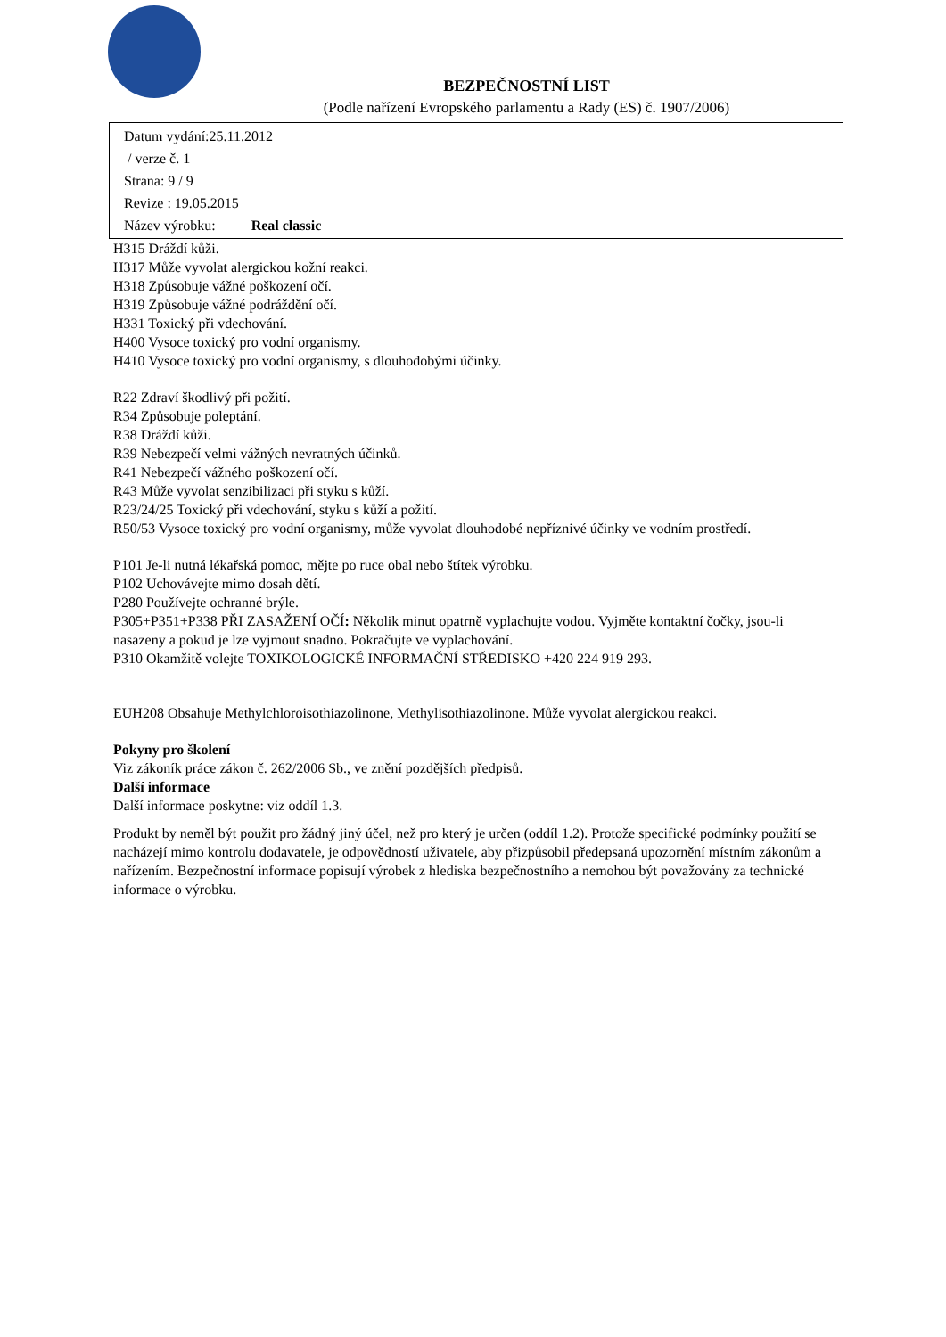BEZPEČNOSTNÍ LIST
(Podle nařízení Evropského parlamentu a Rady (ES) č. 1907/2006)
Datum vydání:25.11.2012
/ verze č. 1
Strana: 9 / 9
Revize : 19.05.2015
Název výrobku: Real classic
H315 Dráždí kůži.
H317 Může vyvolat alergickou kožní reakci.
H318 Způsobuje vážné poškození očí.
H319 Způsobuje vážné podráždění očí.
H331 Toxický při vdechování.
H400 Vysoce toxický pro vodní organismy.
H410 Vysoce toxický pro vodní organismy, s dlouhodobými účinky.
R22 Zdraví škodlivý při požití.
R34 Způsobuje poleptání.
R38 Dráždí kůži.
R39 Nebezpečí velmi vážných nevratných účinků.
R41 Nebezpečí vážného poškození očí.
R43 Může vyvolat senzibilizaci při styku s kůží.
R23/24/25 Toxický při vdechování, styku s kůží a požití.
R50/53 Vysoce toxický pro vodní organismy, může vyvolat dlouhodobé nepříznivé účinky ve vodním prostředí.
P101 Je-li nutná lékařská pomoc, mějte po ruce obal nebo štítek výrobku.
P102 Uchovávejte mimo dosah dětí.
P280 Používejte ochranné brýle.
P305+P351+P338 PŘI ZASAŽENÍ OČÍ: Několik minut opatrně vyplachujte vodou. Vyjměte kontaktní čočky, jsou-li nasazeny a pokud je lze vyjmout snadno. Pokračujte ve vyplachování.
P310 Okamžitě volejte TOXIKOLOGICKÉ INFORMAČNÍ STŘEDISKO +420 224 919 293.
EUH208 Obsahuje Methylchloroisothiazolinone, Methylisothiazolinone. Může vyvolat alergickou reakci.
Pokyny pro školení
Viz zákoník práce zákon č. 262/2006 Sb., ve znění pozdějších předpisů.
Další informace
Další informace poskytne: viz oddíl 1.3.
Produkt by neměl být použit pro žádný jiný účel, než pro který je určen (oddíl 1.2). Protože specifické podmínky použití se nacházejí mimo kontrolu dodavatele, je odpovědností uživatele, aby přizpůsobil předepsaná upozornění místním zákonům a nařízením. Bezpečnostní informace popisují výrobek z hlediska bezpečnostního a nemohou být považovány za technické informace o výrobku.